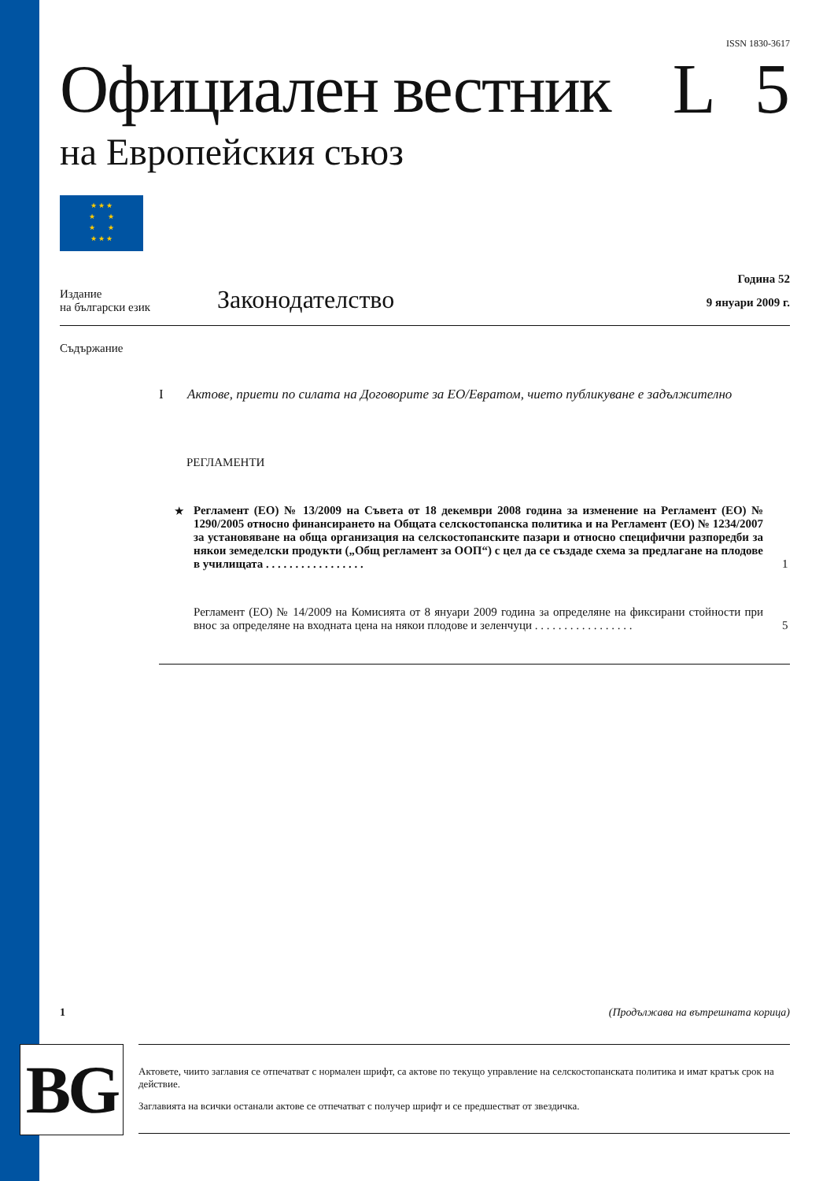ISSN 1830-3617
Официален вестник L 5
на Европейския съюз
★ ★ ★
★ ★
★ ★
★ ★ ★
Издание
на български език
Законодателство
Година 52
9 януари 2009 г.
Съдържание
I Актове, приети по силата на Договорите за ЕО/Евратом, чието публикуване е задължително
РЕГЛАМЕНТИ
★ Регламент (ЕО) № 13/2009 на Съвета от 18 декември 2008 година за изменение на Регламент (ЕО) № 1290/2005 относно финансирането на Общата селскостопанска политика и на Регламент (ЕО) № 1234/2007 за установяване на обща организация на селскостопанските пазари и относно специфични разпоредби за някои земеделски продукти („Общ регламент за ООП“) с цел да се създаде схема за предлагане на плодове в училищата . . . . . . . . . . . . . . . . . 1
Регламент (ЕО) № 14/2009 на Комисията от 8 януари 2009 година за определяне на фиксирани стойности при внос за определяне на входната цена на някои плодове и зеленчуци . . . . . . . . . . . . . . . . . 5
1 (Продължава на вътрешната корица)
BG
Актовете, чиито заглавия се отпечатват с нормален шрифт, са актове по текущо управление на селскостопанската политика и имат кратък срок на действие.
Заглавията на всички останали актове се отпечатват с получер шрифт и се предшестват от звездичка.